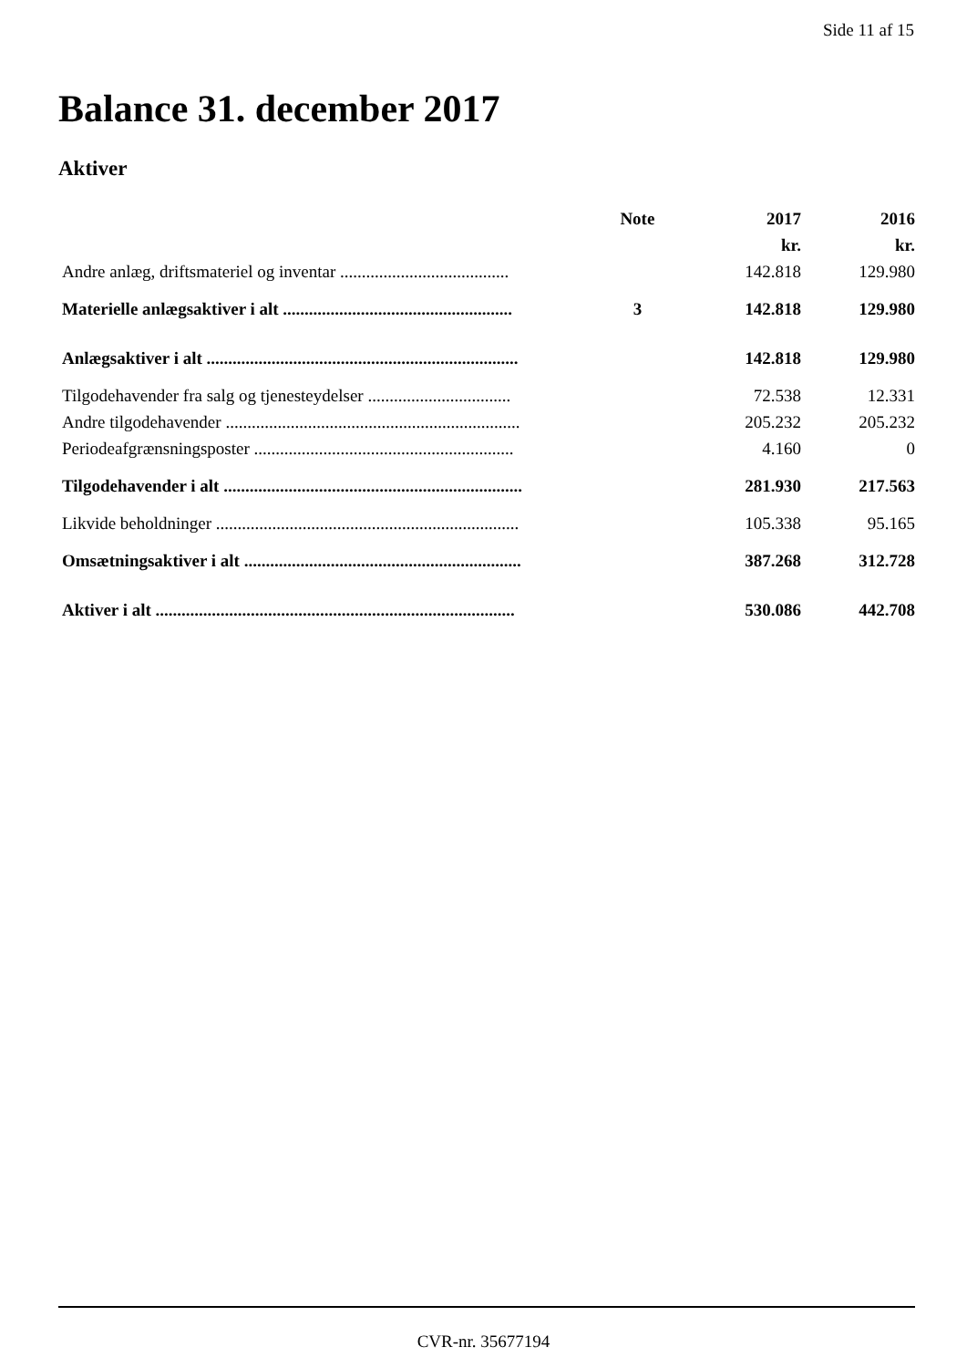Side 11 af 15
Balance 31. december 2017
Aktiver
| | Note | 2017 | 2016 |
| --- | --- | --- | --- |
| | | kr. | kr. |
| Andre anlæg, driftsmateriel og inventar ....................................... | | 142.818 | 129.980 |
| Materielle anlægsaktiver i alt ..................................................... | 3 | 142.818 | 129.980 |
| Anlægsaktiver i alt ........................................................................ | | 142.818 | 129.980 |
| Tilgodehavender fra salg og tjenesteydelser ................................. | | 72.538 | 12.331 |
| Andre tilgodehavender .................................................................... | | 205.232 | 205.232 |
| Periodeafgrænsningsposter ............................................................ | | 4.160 | 0 |
| Tilgodehavender i alt ..................................................................... | | 281.930 | 217.563 |
| Likvide beholdninger ...................................................................... | | 105.338 | 95.165 |
| Omsætningsaktiver i alt ................................................................ | | 387.268 | 312.728 |
| Aktiver i alt ................................................................................... | | 530.086 | 442.708 |
CVR-nr. 35677194